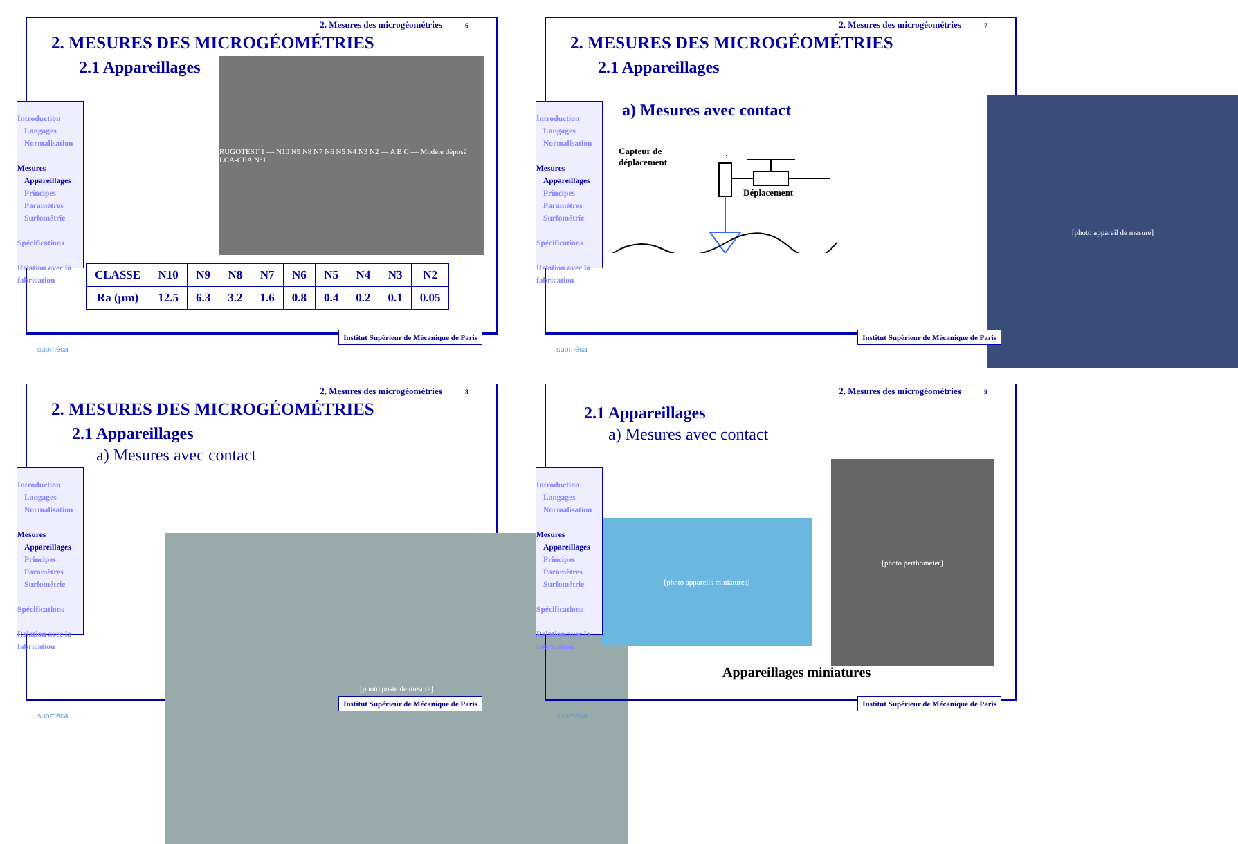2. Mesures des microgéométries 6
2. MESURES DES MICROGÉOMÉTRIES
2.1 Appareillages
RUGOTEST 1 — N10 N9 N8 N7 N6 N5 N4 N3 N2 — A B C — Modèle déposé LCA-CEA N°1
Introduction
Langages
Normalisation
Mesures
Appareillages
Principes
Paramètres
Surfométrie
Spécifications
Relation avec la fabrication
| CLASSE | N10 | N9 | N8 | N7 | N6 | N5 | N4 | N3 | N2 |
| --- | --- | --- | --- | --- | --- | --- | --- | --- | --- |
| Ra (µm) | 12.5 | 6.3 | 3.2 | 1.6 | 0.8 | 0.4 | 0.2 | 0.1 | 0.05 |
supméca
Institut Supérieur de Mécanique de Paris
2. Mesures des microgéométries 7
2. MESURES DES MICROGÉOMÉTRIES
2.1 Appareillages
a) Mesures avec contact
Capteur de
déplacement
Déplacement
[photo appareil de mesure]
Introduction
Langages
Normalisation
Mesures
Appareillages
Principes
Paramètres
Surfométrie
Spécifications
Relation avec la fabrication
supméca
Institut Supérieur de Mécanique de Paris
2. Mesures des microgéométries 8
2. MESURES DES MICROGÉOMÉTRIES
2.1 Appareillages
a) Mesures avec contact
[photo poste de mesure]
Introduction
Langages
Normalisation
Mesures
Appareillages
Principes
Paramètres
Surfométrie
Spécifications
Relation avec la fabrication
supméca
Institut Supérieur de Mécanique de Paris
2. Mesures des microgéométries 9
2.1 Appareillages
a) Mesures avec contact
[photo appareils miniatures]
[photo perthometer]
Appareillages miniatures
Introduction
Langages
Normalisation
Mesures
Appareillages
Principes
Paramètres
Surfométrie
Spécifications
Relation avec la fabrication
supméca
Institut Supérieur de Mécanique de Paris